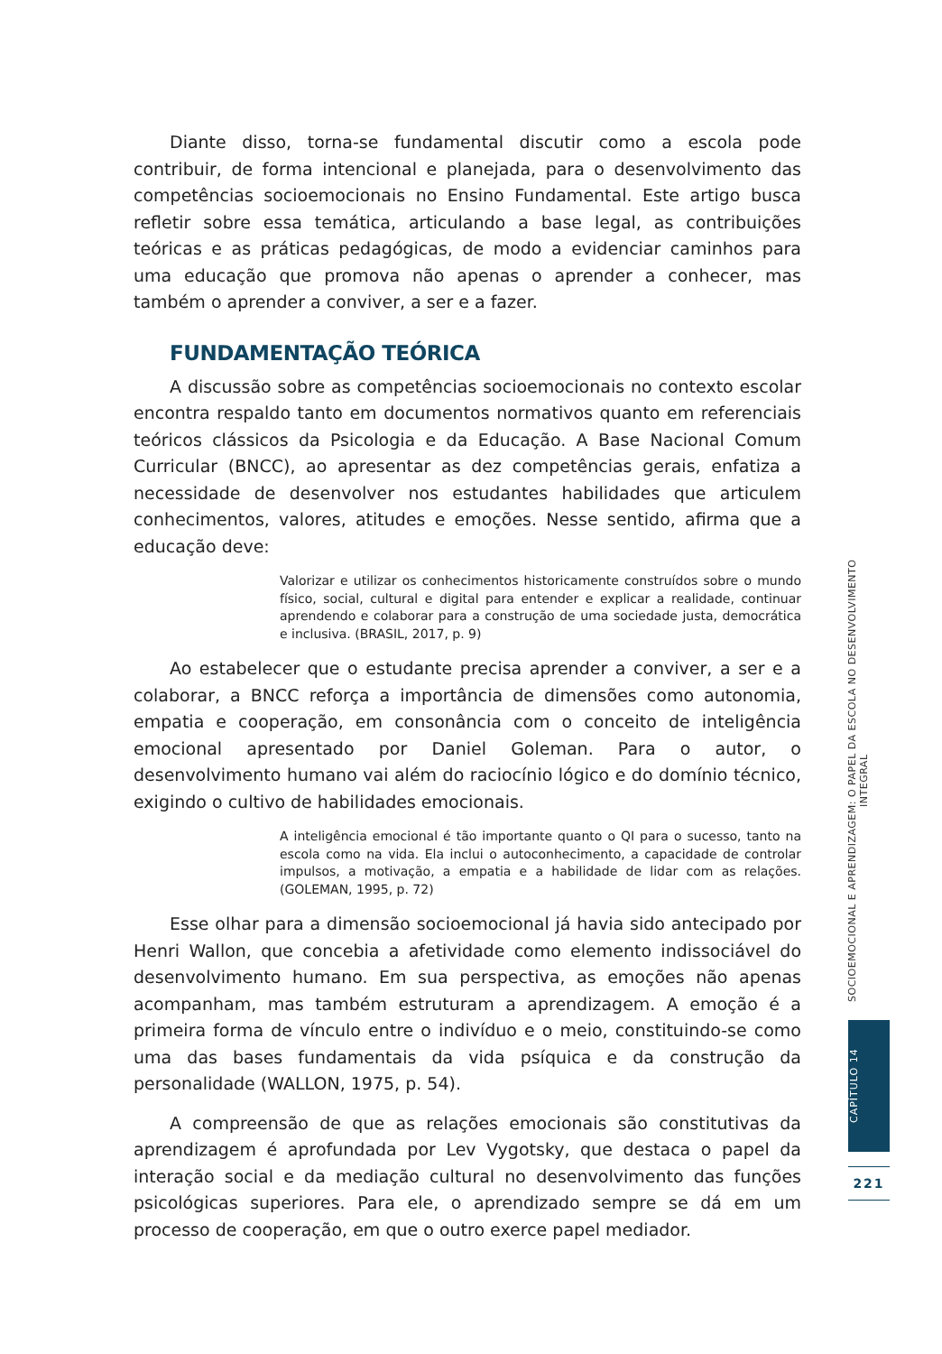Diante disso, torna-se fundamental discutir como a escola pode contribuir, de forma intencional e planejada, para o desenvolvimento das competências socioemocionais no Ensino Fundamental. Este artigo busca refletir sobre essa temática, articulando a base legal, as contribuições teóricas e as práticas pedagógicas, de modo a evidenciar caminhos para uma educação que promova não apenas o aprender a conhecer, mas também o aprender a conviver, a ser e a fazer.
FUNDAMENTAÇÃO TEÓRICA
A discussão sobre as competências socioemocionais no contexto escolar encontra respaldo tanto em documentos normativos quanto em referenciais teóricos clássicos da Psicologia e da Educação. A Base Nacional Comum Curricular (BNCC), ao apresentar as dez competências gerais, enfatiza a necessidade de desenvolver nos estudantes habilidades que articulem conhecimentos, valores, atitudes e emoções. Nesse sentido, afirma que a educação deve:
Valorizar e utilizar os conhecimentos historicamente construídos sobre o mundo físico, social, cultural e digital para entender e explicar a realidade, continuar aprendendo e colaborar para a construção de uma sociedade justa, democrática e inclusiva. (BRASIL, 2017, p. 9)
Ao estabelecer que o estudante precisa aprender a conviver, a ser e a colaborar, a BNCC reforça a importância de dimensões como autonomia, empatia e cooperação, em consonância com o conceito de inteligência emocional apresentado por Daniel Goleman. Para o autor, o desenvolvimento humano vai além do raciocínio lógico e do domínio técnico, exigindo o cultivo de habilidades emocionais.
A inteligência emocional é tão importante quanto o QI para o sucesso, tanto na escola como na vida. Ela inclui o autoconhecimento, a capacidade de controlar impulsos, a motivação, a empatia e a habilidade de lidar com as relações. (GOLEMAN, 1995, p. 72)
Esse olhar para a dimensão socioemocional já havia sido antecipado por Henri Wallon, que concebia a afetividade como elemento indissociável do desenvolvimento humano. Em sua perspectiva, as emoções não apenas acompanham, mas também estruturam a aprendizagem. A emoção é a primeira forma de vínculo entre o indivíduo e o meio, constituindo-se como uma das bases fundamentais da vida psíquica e da construção da personalidade (WALLON, 1975, p. 54).
A compreensão de que as relações emocionais são constitutivas da aprendizagem é aprofundada por Lev Vygotsky, que destaca o papel da interação social e da mediação cultural no desenvolvimento das funções psicológicas superiores. Para ele, o aprendizado sempre se dá em um processo de cooperação, em que o outro exerce papel mediador.
SOCIOEMOCIONAL E APRENDIZAGEM: O PAPEL DA ESCOLA NO DESENVOLVIMENTO INTEGRAL
CAPÍTULO 14
221